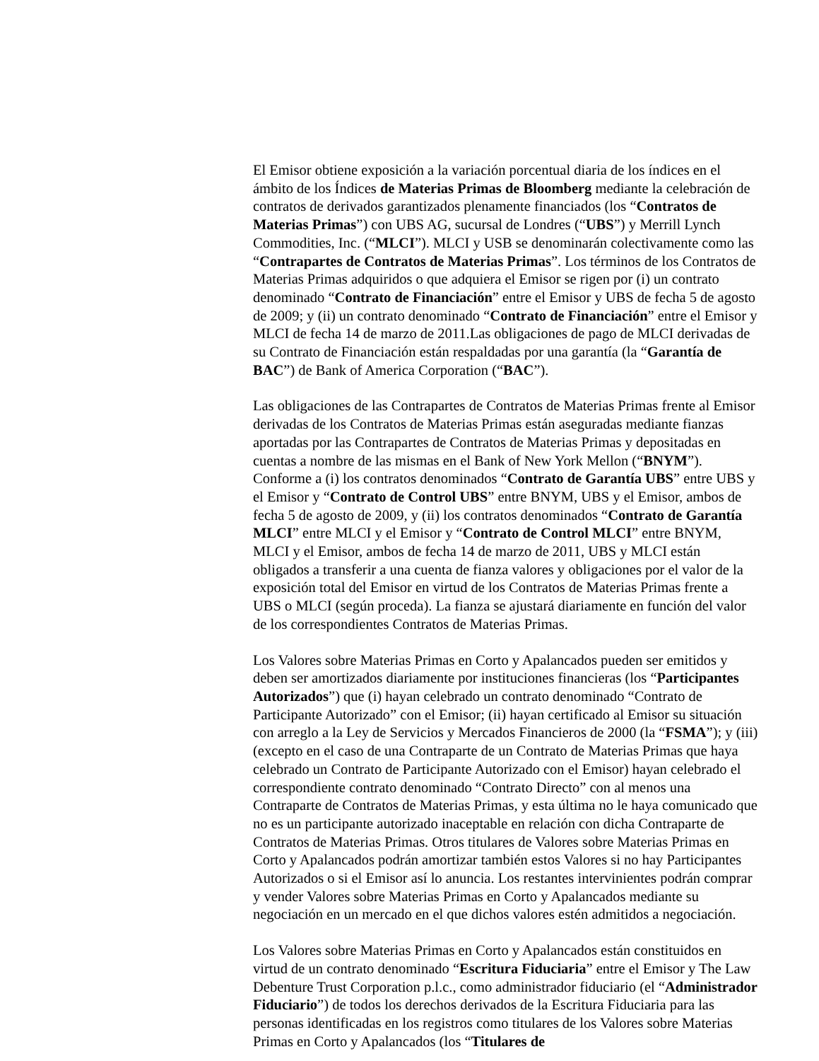El Emisor obtiene exposición a la variación porcentual diaria de los índices en el ámbito de los Índices de Materias Primas de Bloomberg mediante la celebración de contratos de derivados garantizados plenamente financiados (los “Contratos de Materias Primas”) con UBS AG, sucursal de Londres (“UBS”) y Merrill Lynch Commodities, Inc. (“MLCI”). MLCI y USB se denominarán colectivamente como las “Contrapartes de Contratos de Materias Primas”. Los términos de los Contratos de Materias Primas adquiridos o que adquiera el Emisor se rigen por (i) un contrato denominado “Contrato de Financiación” entre el Emisor y UBS de fecha 5 de agosto de 2009; y (ii) un contrato denominado “Contrato de Financiación” entre el Emisor y MLCI de fecha 14 de marzo de 2011.Las obligaciones de pago de MLCI derivadas de su Contrato de Financiación están respaldadas por una garantía (la “Garantía de BAC”) de Bank of America Corporation (“BAC”).
Las obligaciones de las Contrapartes de Contratos de Materias Primas frente al Emisor derivadas de los Contratos de Materias Primas están aseguradas mediante fianzas aportadas por las Contrapartes de Contratos de Materias Primas y depositadas en cuentas a nombre de las mismas en el Bank of New York Mellon (“BNYM”). Conforme a (i) los contratos denominados “Contrato de Garantía UBS” entre UBS y el Emisor y “Contrato de Control UBS” entre BNYM, UBS y el Emisor, ambos de fecha 5 de agosto de 2009, y (ii) los contratos denominados “Contrato de Garantía MLCI” entre MLCI y el Emisor y “Contrato de Control MLCI” entre BNYM, MLCI y el Emisor, ambos de fecha 14 de marzo de 2011, UBS y MLCI están obligados a transferir a una cuenta de fianza valores y obligaciones por el valor de la exposición total del Emisor en virtud de los Contratos de Materias Primas frente a UBS o MLCI (según proceda). La fianza se ajustará diariamente en función del valor de los correspondientes Contratos de Materias Primas.
Los Valores sobre Materias Primas en Corto y Apalancados pueden ser emitidos y deben ser amortizados diariamente por instituciones financieras (los “Participantes Autorizados”) que (i) hayan celebrado un contrato denominado “Contrato de Participante Autorizado” con el Emisor; (ii) hayan certificado al Emisor su situación con arreglo a la Ley de Servicios y Mercados Financieros de 2000 (la “FSMA”); y (iii) (excepto en el caso de una Contraparte de un Contrato de Materias Primas que haya celebrado un Contrato de Participante Autorizado con el Emisor) hayan celebrado el correspondiente contrato denominado “Contrato Directo” con al menos una Contraparte de Contratos de Materias Primas, y esta última no le haya comunicado que no es un participante autorizado inaceptable en relación con dicha Contraparte de Contratos de Materias Primas. Otros titulares de Valores sobre Materias Primas en Corto y Apalancados podrán amortizar también estos Valores si no hay Participantes Autorizados o si el Emisor así lo anuncia. Los restantes intervinientes podrán comprar y vender Valores sobre Materias Primas en Corto y Apalancados mediante su negociación en un mercado en el que dichos valores estén admitidos a negociación.
Los Valores sobre Materias Primas en Corto y Apalancados están constituidos en virtud de un contrato denominado “Escritura Fiduciaria” entre el Emisor y The Law Debenture Trust Corporation p.l.c., como administrador fiduciario (el “Administrador Fiduciario”) de todos los derechos derivados de la Escritura Fiduciaria para las personas identificadas en los registros como titulares de los Valores sobre Materias Primas en Corto y Apalancados (los “Titulares de